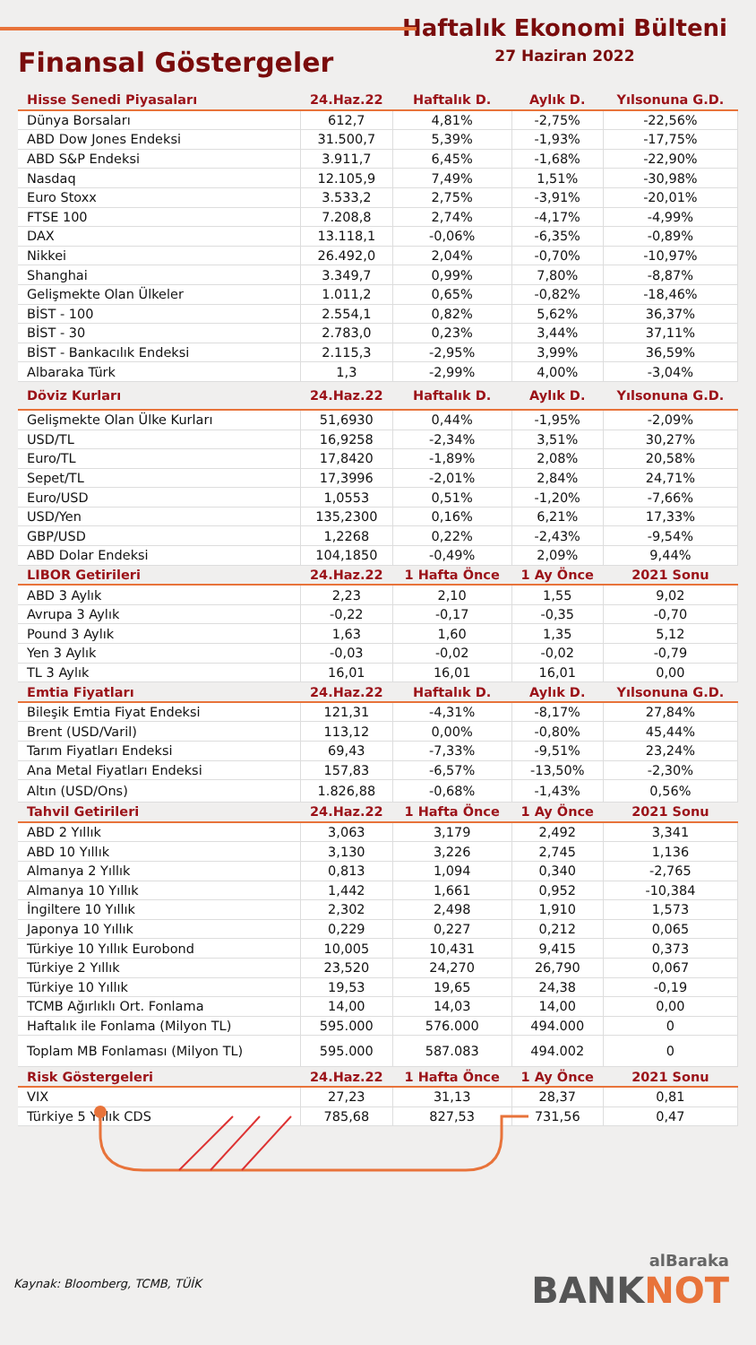Finansal Göstergeler
Haftalık Ekonomi Bülteni
27 Haziran 2022
| Hisse Senedi Piyasaları | 24.Haz.22 | Haftalık D. | Aylık D. | Yılsonuna G.D. |
| --- | --- | --- | --- | --- |
| Dünya Borsaları | 612,7 | 4,81% | -2,75% | -22,56% |
| ABD Dow Jones Endeksi | 31.500,7 | 5,39% | -1,93% | -17,75% |
| ABD S&P Endeksi | 3.911,7 | 6,45% | -1,68% | -22,90% |
| Nasdaq | 12.105,9 | 7,49% | 1,51% | -30,98% |
| Euro Stoxx | 3.533,2 | 2,75% | -3,91% | -20,01% |
| FTSE 100 | 7.208,8 | 2,74% | -4,17% | -4,99% |
| DAX | 13.118,1 | -0,06% | -6,35% | -0,89% |
| Nikkei | 26.492,0 | 2,04% | -0,70% | -10,97% |
| Shanghai | 3.349,7 | 0,99% | 7,80% | -8,87% |
| Gelişmekte Olan Ülkeler | 1.011,2 | 0,65% | -0,82% | -18,46% |
| BİST - 100 | 2.554,1 | 0,82% | 5,62% | 36,37% |
| BİST - 30 | 2.783,0 | 0,23% | 3,44% | 37,11% |
| BİST - Bankacılık Endeksi | 2.115,3 | -2,95% | 3,99% | 36,59% |
| Albaraka Türk | 1,3 | -2,99% | 4,00% | -3,04% |
| Döviz Kurları | 24.Haz.22 | Haftalık D. | Aylık D. | Yılsonuna G.D. |
| Gelişmekte Olan Ülke Kurları | 51,6930 | 0,44% | -1,95% | -2,09% |
| USD/TL | 16,9258 | -2,34% | 3,51% | 30,27% |
| Euro/TL | 17,8420 | -1,89% | 2,08% | 20,58% |
| Sepet/TL | 17,3996 | -2,01% | 2,84% | 24,71% |
| Euro/USD | 1,0553 | 0,51% | -1,20% | -7,66% |
| USD/Yen | 135,2300 | 0,16% | 6,21% | 17,33% |
| GBP/USD | 1,2268 | 0,22% | -2,43% | -9,54% |
| ABD Dolar Endeksi | 104,1850 | -0,49% | 2,09% | 9,44% |
| LIBOR Getirileri | 24.Haz.22 | 1 Hafta Önce | 1 Ay Önce | 2021 Sonu |
| ABD 3 Aylık | 2,23 | 2,10 | 1,55 | 9,02 |
| Avrupa 3 Aylık | -0,22 | -0,17 | -0,35 | -0,70 |
| Pound 3 Aylık | 1,63 | 1,60 | 1,35 | 5,12 |
| Yen 3 Aylık | -0,03 | -0,02 | -0,02 | -0,79 |
| TL 3 Aylık | 16,01 | 16,01 | 16,01 | 0,00 |
| Emtia Fiyatları | 24.Haz.22 | Haftalık D. | Aylık D. | Yılsonuna G.D. |
| Bileşik Emtia Fiyat Endeksi | 121,31 | -4,31% | -8,17% | 27,84% |
| Brent (USD/Varil) | 113,12 | 0,00% | -0,80% | 45,44% |
| Tarım Fiyatları Endeksi | 69,43 | -7,33% | -9,51% | 23,24% |
| Ana Metal Fiyatları Endeksi | 157,83 | -6,57% | -13,50% | -2,30% |
| Altın (USD/Ons) | 1.826,88 | -0,68% | -1,43% | 0,56% |
| Tahvil Getirileri | 24.Haz.22 | 1 Hafta Önce | 1 Ay Önce | 2021 Sonu |
| ABD 2 Yıllık | 3,063 | 3,179 | 2,492 | 3,341 |
| ABD 10 Yıllık | 3,130 | 3,226 | 2,745 | 1,136 |
| Almanya 2 Yıllık | 0,813 | 1,094 | 0,340 | -2,765 |
| Almanya 10 Yıllık | 1,442 | 1,661 | 0,952 | -10,384 |
| İngiltere 10 Yıllık | 2,302 | 2,498 | 1,910 | 1,573 |
| Japonya 10 Yıllık | 0,229 | 0,227 | 0,212 | 0,065 |
| Türkiye 10 Yıllık Eurobond | 10,005 | 10,431 | 9,415 | 0,373 |
| Türkiye 2 Yıllık | 23,520 | 24,270 | 26,790 | 0,067 |
| Türkiye 10 Yıllık | 19,53 | 19,65 | 24,38 | -0,19 |
| TCMB Ağırlıklı Ort. Fonlama | 14,00 | 14,03 | 14,00 | 0,00 |
| Haftalık ile Fonlama (Milyon TL) | 595.000 | 576.000 | 494.000 | 0 |
| Toplam MB Fonlaması (Milyon TL) | 595.000 | 587.083 | 494.002 | 0 |
| Risk Göstergeleri | 24.Haz.22 | 1 Hafta Önce | 1 Ay Önce | 2021 Sonu |
| VIX | 27,23 | 31,13 | 28,37 | 0,81 |
| Türkiye 5 Yıllık CDS | 785,68 | 827,53 | 731,56 | 0,47 |
Kaynak: Bloomberg, TCMB, TÜİK
alBaraka
BANKNOT